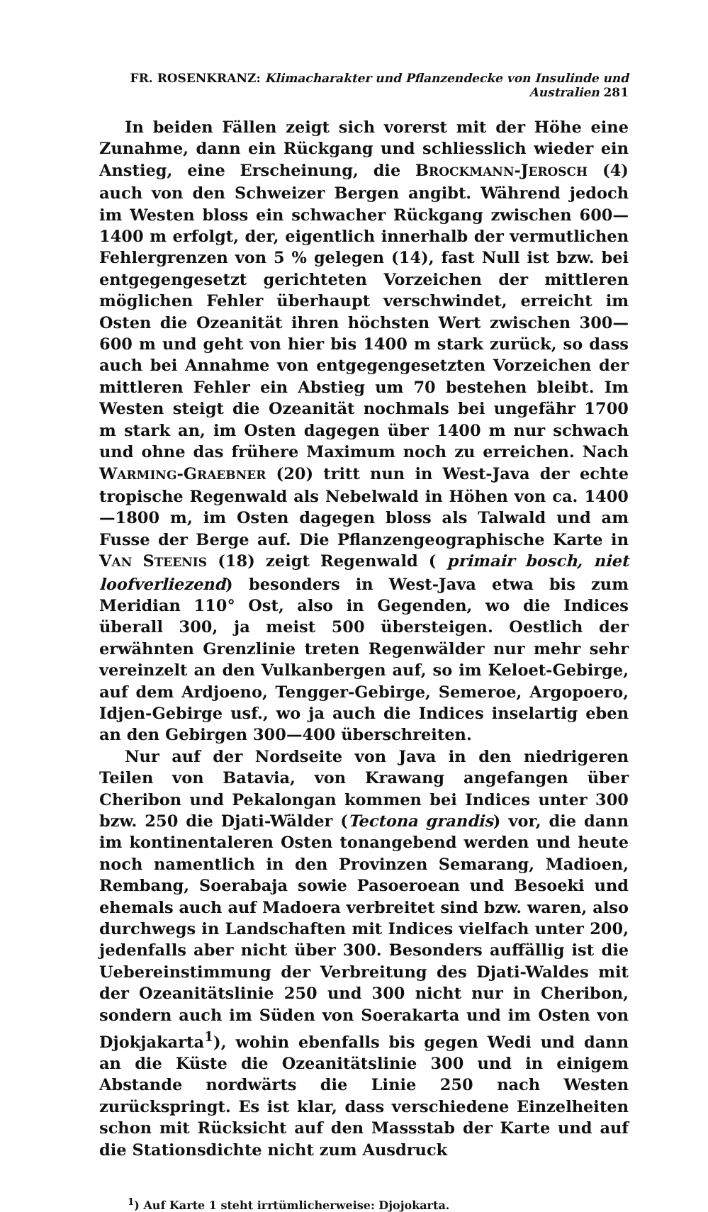FR. ROSENKRANZ: Klimacharakter und Pflanzendecke von Insulinde und Australien 281
In beiden Fällen zeigt sich vorerst mit der Höhe eine Zunahme, dann ein Rückgang und schliesslich wieder ein Anstieg, eine Erscheinung, die BROCKMANN-JEROSCH (4) auch von den Schweizer Bergen angibt. Während jedoch im Westen bloss ein schwacher Rückgang zwischen 600—1400 m erfolgt, der, eigentlich innerhalb der vermutlichen Fehlergrenzen von 5 % gelegen (14), fast Null ist bzw. bei entgegengesetzt gerichteten Vorzeichen der mittleren möglichen Fehler überhaupt verschwindet, erreicht im Osten die Ozeanität ihren höchsten Wert zwischen 300—600 m und geht von hier bis 1400 m stark zurück, so dass auch bei Annahme von entgegengesetzten Vorzeichen der mittleren Fehler ein Abstieg um 70 bestehen bleibt. Im Westen steigt die Ozeanität nochmals bei ungefähr 1700 m stark an, im Osten dagegen über 1400 m nur schwach und ohne das frühere Maximum noch zu erreichen. Nach WARMING-GRAEBNER (20) tritt nun in West-Java der echte tropische Regenwald als Nebelwald in Höhen von ca. 1400—1800 m, im Osten dagegen bloss als Talwald und am Fusse der Berge auf. Die Pflanzengeographische Karte in VAN STEENIS (18) zeigt Regenwald ( primair bosch, niet loofverliezend) besonders in West-Java etwa bis zum Meridian 110° Ost, also in Gegenden, wo die Indices überall 300, ja meist 500 übersteigen. Oestlich der erwähnten Grenzlinie treten Regenwälder nur mehr sehr vereinzelt an den Vulkanbergen auf, so im Keloet-Gebirge, auf dem Ardjoeno, Tengger-Gebirge, Semeroe, Argopoero, Idjen-Gebirge usf., wo ja auch die Indices inselartig eben an den Gebirgen 300—400 überschreiten.
Nur auf der Nordseite von Java in den niedrigeren Teilen von Batavia, von Krawang angefangen über Cheribon und Pekalongan kommen bei Indices unter 300 bzw. 250 die Djati-Wälder (Tectona grandis) vor, die dann im kontinentaleren Osten tonangebend werden und heute noch namentlich in den Provinzen Semarang, Madioen, Rembang, Soerabaja sowie Pasoeroean und Besoeki und ehemals auch auf Madoera verbreitet sind bzw. waren, also durchwegs in Landschaften mit Indices vielfach unter 200, jedenfalls aber nicht über 300. Besonders auffällig ist die Uebereinstimmung der Verbreitung des Djati-Waldes mit der Ozeanitätslinie 250 und 300 nicht nur in Cheribon, sondern auch im Süden von Soerakarta und im Osten von Djokjakarta<sup>1</sup>), wohin ebenfalls bis gegen Wedi und dann an die Küste die Ozeanitätslinie 300 und in einigem Abstande nordwärts die Linie 250 nach Westen zurückspringt. Es ist klar, dass verschiedene Einzelheiten schon mit Rücksicht auf den Massstab der Karte und auf die Stationsdichte nicht zum Ausdruck
<sup>1</sup>) Auf Karte 1 steht irrtümlicherweise: Djojokarta.